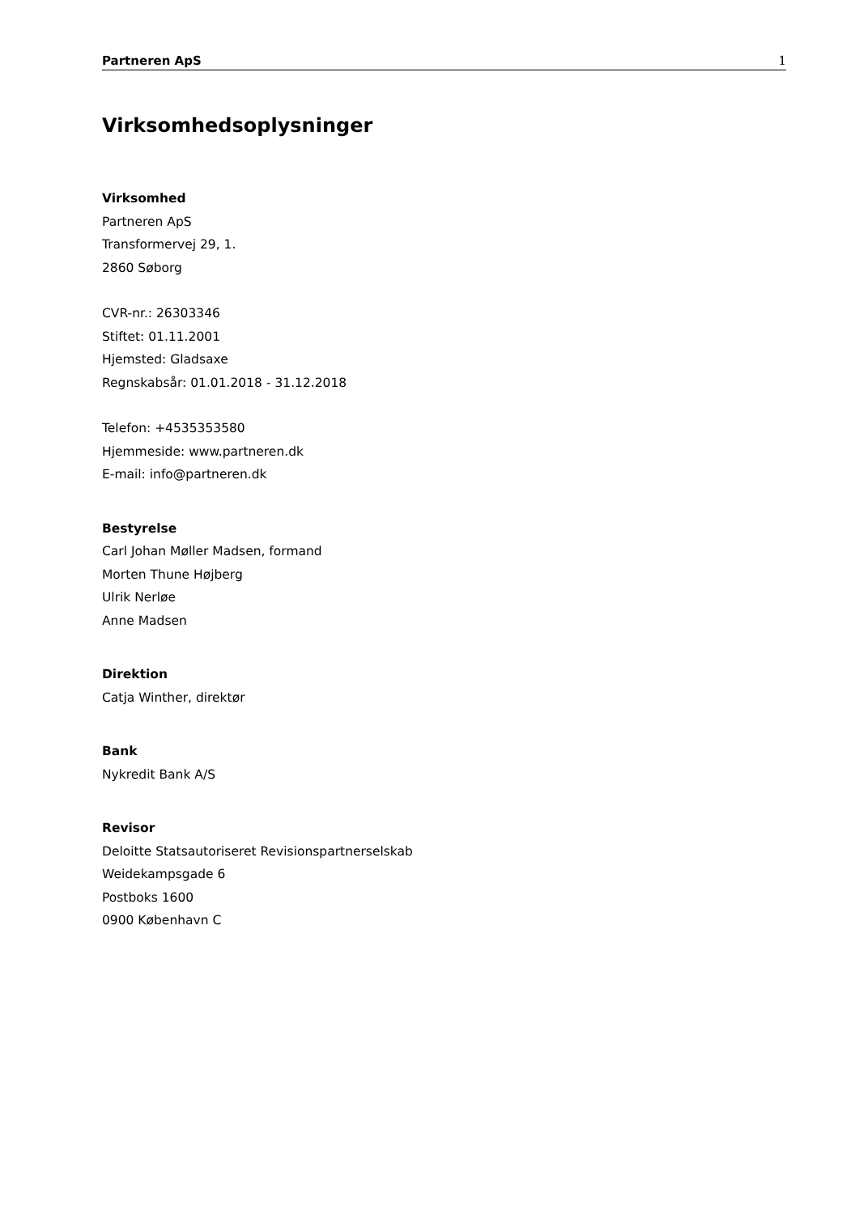Partneren ApS 1
Virksomhedsoplysninger
Virksomhed
Partneren ApS
Transformervej 29, 1.
2860 Søborg
CVR-nr.: 26303346
Stiftet: 01.11.2001
Hjemsted: Gladsaxe
Regnskabsår: 01.01.2018 - 31.12.2018
Telefon: +4535353580
Hjemmeside: www.partneren.dk
E-mail: info@partneren.dk
Bestyrelse
Carl Johan Møller Madsen, formand
Morten Thune Højberg
Ulrik Nerløe
Anne Madsen
Direktion
Catja Winther, direktør
Bank
Nykredit Bank A/S
Revisor
Deloitte Statsautoriseret Revisionspartnerselskab
Weidekampsgade 6
Postboks 1600
0900 København C